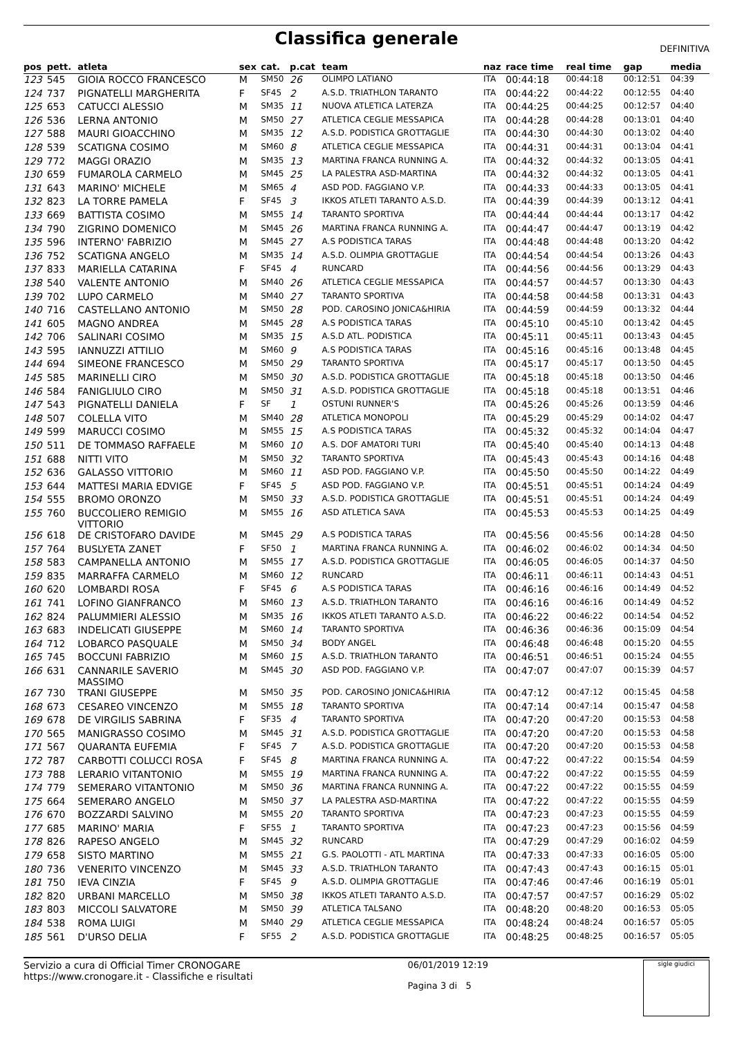Classifica generale
DEFINITIVA
| pos | pett. | atleta | sex | cat. | p.cat | team | naz | race time | real time | gap | media |
| --- | --- | --- | --- | --- | --- | --- | --- | --- | --- | --- | --- |
| 123 | 545 | GIOIA ROCCO FRANCESCO | M | SM50 | 26 | OLIMPO LATIANO | ITA | 00:44:18 | 00:44:18 | 00:12:51 | 04:39 |
| 124 | 737 | PIGNATELLI MARGHERITA | F | SF45 | 2 | A.S.D. TRIATHLON TARANTO | ITA | 00:44:22 | 00:44:22 | 00:12:55 | 04:40 |
| 125 | 653 | CATUCCI ALESSIO | M | SM35 | 11 | NUOVA ATLETICA LATERZA | ITA | 00:44:25 | 00:44:25 | 00:12:57 | 04:40 |
| 126 | 536 | LERNA ANTONIO | M | SM50 | 27 | ATLETICA CEGLIE MESSAPICA | ITA | 00:44:28 | 00:44:28 | 00:13:01 | 04:40 |
| 127 | 588 | MAURI GIOACCHINO | M | SM35 | 12 | A.S.D. PODISTICA GROTTAGLIE | ITA | 00:44:30 | 00:44:30 | 00:13:02 | 04:40 |
| 128 | 539 | SCATIGNA COSIMO | M | SM60 | 8 | ATLETICA CEGLIE MESSAPICA | ITA | 00:44:31 | 00:44:31 | 00:13:04 | 04:41 |
| 129 | 772 | MAGGI ORAZIO | M | SM35 | 13 | MARTINA FRANCA RUNNING A. | ITA | 00:44:32 | 00:44:32 | 00:13:05 | 04:41 |
| 130 | 659 | FUMAROLA CARMELO | M | SM45 | 25 | LA PALESTRA ASD-MARTINA | ITA | 00:44:32 | 00:44:32 | 00:13:05 | 04:41 |
| 131 | 643 | MARINO' MICHELE | M | SM65 | 4 | ASD POD. FAGGIANO V.P. | ITA | 00:44:33 | 00:44:33 | 00:13:05 | 04:41 |
| 132 | 823 | LA TORRE PAMELA | F | SF45 | 3 | IKKOS ATLETI TARANTO A.S.D. | ITA | 00:44:39 | 00:44:39 | 00:13:12 | 04:41 |
| 133 | 669 | BATTISTA COSIMO | M | SM55 | 14 | TARANTO SPORTIVA | ITA | 00:44:44 | 00:44:44 | 00:13:17 | 04:42 |
| 134 | 790 | ZIGRINO DOMENICO | M | SM45 | 26 | MARTINA FRANCA RUNNING A. | ITA | 00:44:47 | 00:44:47 | 00:13:19 | 04:42 |
| 135 | 596 | INTERNO' FABRIZIO | M | SM45 | 27 | A.S PODISTICA TARAS | ITA | 00:44:48 | 00:44:48 | 00:13:20 | 04:42 |
| 136 | 752 | SCATIGNA ANGELO | M | SM35 | 14 | A.S.D. OLIMPIA GROTTAGLIE | ITA | 00:44:54 | 00:44:54 | 00:13:26 | 04:43 |
| 137 | 833 | MARIELLA CATARINA | F | SF45 | 4 | RUNCARD | ITA | 00:44:56 | 00:44:56 | 00:13:29 | 04:43 |
| 138 | 540 | VALENTE ANTONIO | M | SM40 | 26 | ATLETICA CEGLIE MESSAPICA | ITA | 00:44:57 | 00:44:57 | 00:13:30 | 04:43 |
| 139 | 702 | LUPO CARMELO | M | SM40 | 27 | TARANTO SPORTIVA | ITA | 00:44:58 | 00:44:58 | 00:13:31 | 04:43 |
| 140 | 716 | CASTELLANO ANTONIO | M | SM50 | 28 | POD. CAROSINO JONICA&HIRIA | ITA | 00:44:59 | 00:44:59 | 00:13:32 | 04:44 |
| 141 | 605 | MAGNO ANDREA | M | SM45 | 28 | A.S PODISTICA TARAS | ITA | 00:45:10 | 00:45:10 | 00:13:42 | 04:45 |
| 142 | 706 | SALINARI COSIMO | M | SM35 | 15 | A.S.D ATL. PODISTICA | ITA | 00:45:11 | 00:45:11 | 00:13:43 | 04:45 |
| 143 | 595 | IANNUZZI ATTILIO | M | SM60 | 9 | A.S PODISTICA TARAS | ITA | 00:45:16 | 00:45:16 | 00:13:48 | 04:45 |
| 144 | 694 | SIMEONE FRANCESCO | M | SM50 | 29 | TARANTO SPORTIVA | ITA | 00:45:17 | 00:45:17 | 00:13:50 | 04:45 |
| 145 | 585 | MARINELLI CIRO | M | SM50 | 30 | A.S.D. PODISTICA GROTTAGLIE | ITA | 00:45:18 | 00:45:18 | 00:13:50 | 04:46 |
| 146 | 584 | FANIGLIULO CIRO | M | SM50 | 31 | A.S.D. PODISTICA GROTTAGLIE | ITA | 00:45:18 | 00:45:18 | 00:13:51 | 04:46 |
| 147 | 543 | PIGNATELLI DANIELA | F | SF | 1 | OSTUNI RUNNER'S | ITA | 00:45:26 | 00:45:26 | 00:13:59 | 04:46 |
| 148 | 507 | COLELLA VITO | M | SM40 | 28 | ATLETICA MONOPOLI | ITA | 00:45:29 | 00:45:29 | 00:14:02 | 04:47 |
| 149 | 599 | MARUCCI COSIMO | M | SM55 | 15 | A.S PODISTICA TARAS | ITA | 00:45:32 | 00:45:32 | 00:14:04 | 04:47 |
| 150 | 511 | DE TOMMASO RAFFAELE | M | SM60 | 10 | A.S. DOF AMATORI TURI | ITA | 00:45:40 | 00:45:40 | 00:14:13 | 04:48 |
| 151 | 688 | NITTI VITO | M | SM50 | 32 | TARANTO SPORTIVA | ITA | 00:45:43 | 00:45:43 | 00:14:16 | 04:48 |
| 152 | 636 | GALASSO VITTORIO | M | SM60 | 11 | ASD POD. FAGGIANO V.P. | ITA | 00:45:50 | 00:45:50 | 00:14:22 | 04:49 |
| 153 | 644 | MATTESI MARIA EDVIGE | F | SF45 | 5 | ASD POD. FAGGIANO V.P. | ITA | 00:45:51 | 00:45:51 | 00:14:24 | 04:49 |
| 154 | 555 | BROMO ORONZO | M | SM50 | 33 | A.S.D. PODISTICA GROTTAGLIE | ITA | 00:45:51 | 00:45:51 | 00:14:24 | 04:49 |
| 155 | 760 | BUCCOLIERO REMIGIO VITTORIO | M | SM55 | 16 | ASD ATLETICA SAVA | ITA | 00:45:53 | 00:45:53 | 00:14:25 | 04:49 |
| 156 | 618 | DE CRISTOFARO DAVIDE | M | SM45 | 29 | A.S PODISTICA TARAS | ITA | 00:45:56 | 00:45:56 | 00:14:28 | 04:50 |
| 157 | 764 | BUSLYETA ZANET | F | SF50 | 1 | MARTINA FRANCA RUNNING A. | ITA | 00:46:02 | 00:46:02 | 00:14:34 | 04:50 |
| 158 | 583 | CAMPANELLA ANTONIO | M | SM55 | 17 | A.S.D. PODISTICA GROTTAGLIE | ITA | 00:46:05 | 00:46:05 | 00:14:37 | 04:50 |
| 159 | 835 | MARRAFFA CARMELO | M | SM60 | 12 | RUNCARD | ITA | 00:46:11 | 00:46:11 | 00:14:43 | 04:51 |
| 160 | 620 | LOMBARDI ROSA | F | SF45 | 6 | A.S PODISTICA TARAS | ITA | 00:46:16 | 00:46:16 | 00:14:49 | 04:52 |
| 161 | 741 | LOFINO GIANFRANCO | M | SM60 | 13 | A.S.D. TRIATHLON TARANTO | ITA | 00:46:16 | 00:46:16 | 00:14:49 | 04:52 |
| 162 | 824 | PALUMMIERI ALESSIO | M | SM35 | 16 | IKKOS ATLETI TARANTO A.S.D. | ITA | 00:46:22 | 00:46:22 | 00:14:54 | 04:52 |
| 163 | 683 | INDELICATI GIUSEPPE | M | SM60 | 14 | TARANTO SPORTIVA | ITA | 00:46:36 | 00:46:36 | 00:15:09 | 04:54 |
| 164 | 712 | LOBARCO PASQUALE | M | SM50 | 34 | BODY ANGEL | ITA | 00:46:48 | 00:46:48 | 00:15:20 | 04:55 |
| 165 | 745 | BOCCUNI FABRIZIO | M | SM60 | 15 | A.S.D. TRIATHLON TARANTO | ITA | 00:46:51 | 00:46:51 | 00:15:24 | 04:55 |
| 166 | 631 | CANNARILE SAVERIO MASSIMO | M | SM45 | 30 | ASD POD. FAGGIANO V.P. | ITA | 00:47:07 | 00:47:07 | 00:15:39 | 04:57 |
| 167 | 730 | TRANI GIUSEPPE | M | SM50 | 35 | POD. CAROSINO JONICA&HIRIA | ITA | 00:47:12 | 00:47:12 | 00:15:45 | 04:58 |
| 168 | 673 | CESAREO VINCENZO | M | SM55 | 18 | TARANTO SPORTIVA | ITA | 00:47:14 | 00:47:14 | 00:15:47 | 04:58 |
| 169 | 678 | DE VIRGILIS SABRINA | F | SF35 | 4 | TARANTO SPORTIVA | ITA | 00:47:20 | 00:47:20 | 00:15:53 | 04:58 |
| 170 | 565 | MANIGRASSO COSIMO | M | SM45 | 31 | A.S.D. PODISTICA GROTTAGLIE | ITA | 00:47:20 | 00:47:20 | 00:15:53 | 04:58 |
| 171 | 567 | QUARANTA EUFEMIA | F | SF45 | 7 | A.S.D. PODISTICA GROTTAGLIE | ITA | 00:47:20 | 00:47:20 | 00:15:53 | 04:58 |
| 172 | 787 | CARBOTTI COLUCCI ROSA | F | SF45 | 8 | MARTINA FRANCA RUNNING A. | ITA | 00:47:22 | 00:47:22 | 00:15:54 | 04:59 |
| 173 | 788 | LERARIO VITANTONIO | M | SM55 | 19 | MARTINA FRANCA RUNNING A. | ITA | 00:47:22 | 00:47:22 | 00:15:55 | 04:59 |
| 174 | 779 | SEMERARO VITANTONIO | M | SM50 | 36 | MARTINA FRANCA RUNNING A. | ITA | 00:47:22 | 00:47:22 | 00:15:55 | 04:59 |
| 175 | 664 | SEMERARO ANGELO | M | SM50 | 37 | LA PALESTRA ASD-MARTINA | ITA | 00:47:22 | 00:47:22 | 00:15:55 | 04:59 |
| 176 | 670 | BOZZARDI SALVINO | M | SM55 | 20 | TARANTO SPORTIVA | ITA | 00:47:23 | 00:47:23 | 00:15:55 | 04:59 |
| 177 | 685 | MARINO' MARIA | F | SF55 | 1 | TARANTO SPORTIVA | ITA | 00:47:23 | 00:47:23 | 00:15:56 | 04:59 |
| 178 | 826 | RAPESO ANGELO | M | SM45 | 32 | RUNCARD | ITA | 00:47:29 | 00:47:29 | 00:16:02 | 04:59 |
| 179 | 658 | SISTO MARTINO | M | SM55 | 21 | G.S. PAOLOTTI - ATL MARTINA | ITA | 00:47:33 | 00:47:33 | 00:16:05 | 05:00 |
| 180 | 736 | VENERITO VINCENZO | M | SM45 | 33 | A.S.D. TRIATHLON TARANTO | ITA | 00:47:43 | 00:47:43 | 00:16:15 | 05:01 |
| 181 | 750 | IEVA CINZIA | F | SF45 | 9 | A.S.D. OLIMPIA GROTTAGLIE | ITA | 00:47:46 | 00:47:46 | 00:16:19 | 05:01 |
| 182 | 820 | URBANI MARCELLO | M | SM50 | 38 | IKKOS ATLETI TARANTO A.S.D. | ITA | 00:47:57 | 00:47:57 | 00:16:29 | 05:02 |
| 183 | 803 | MICCOLI SALVATORE | M | SM50 | 39 | ATLETICA TALSANO | ITA | 00:48:20 | 00:48:20 | 00:16:53 | 05:05 |
| 184 | 538 | ROMA LUIGI | M | SM40 | 29 | ATLETICA CEGLIE MESSAPICA | ITA | 00:48:24 | 00:48:24 | 00:16:57 | 05:05 |
| 185 | 561 | D'URSO DELIA | F | SF55 | 2 | A.S.D. PODISTICA GROTTAGLIE | ITA | 00:48:25 | 00:48:25 | 00:16:57 | 05:05 |
Servizio a cura di Official Timer CRONOGARE
https://www.cronogare.it - Classifiche e risultati
06/01/2019 12:19
Pagina 3 di 5
sigle giudici